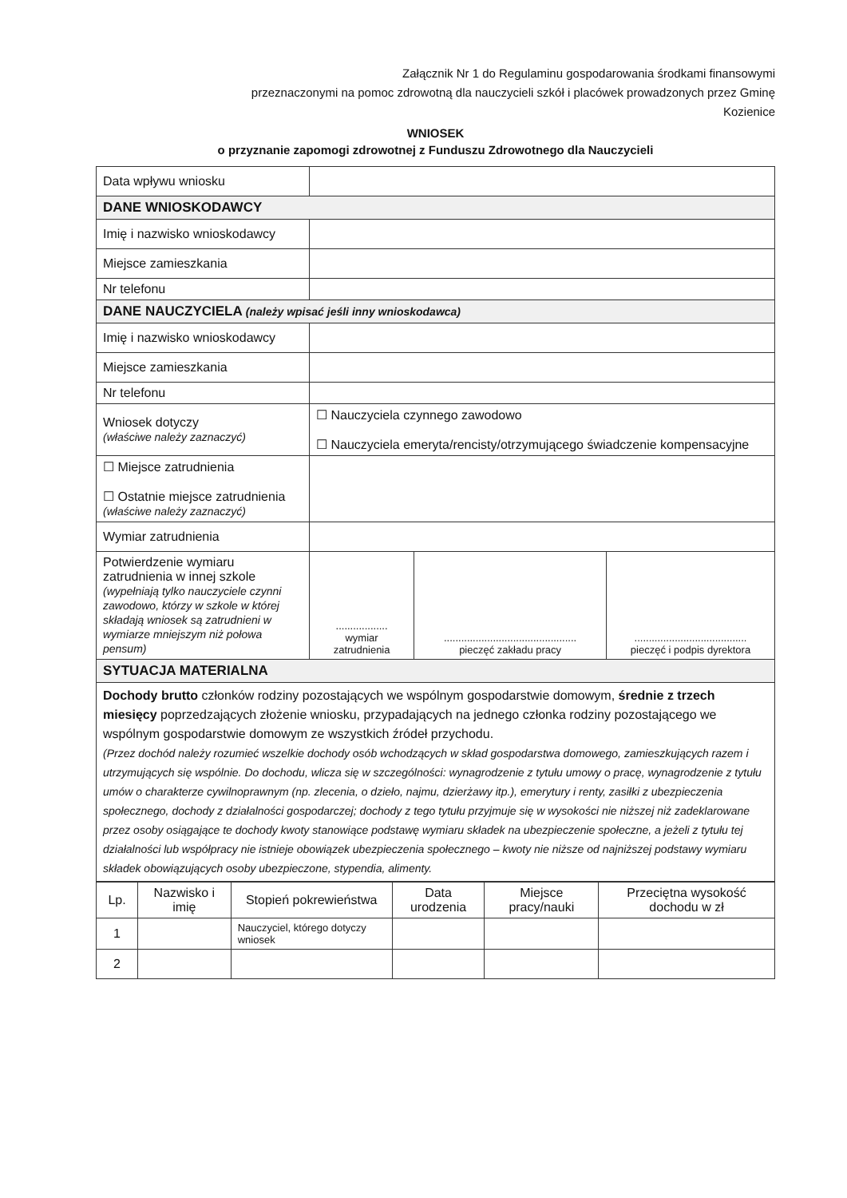Załącznik Nr 1 do Regulaminu gospodarowania środkami finansowymi
przeznaczonymi na pomoc zdrowotną dla nauczycieli szkół i placówek prowadzonych przez Gminę
Kozienice
WNIOSEK
o przyznanie zapomogi zdrowotnej z Funduszu Zdrowotnego dla Nauczycieli
| Data wpływu wniosku | | | |
| DANE WNIOSKODAWCY | | | |
| Imię i nazwisko wnioskodawcy | | | |
| Miejsce zamieszkania | | | |
| Nr telefonu | | | |
| DANE NAUCZYCIELA (należy wpisać jeśli inny wnioskodawca) | | | |
| Imię i nazwisko wnioskodawcy | | | |
| Miejsce zamieszkania | | | |
| Nr telefonu | | | |
| Wniosek dotyczy (właściwe należy zaznaczyć) | ☐ Nauczyciela czynnego zawodowo ☐ Nauczyciela emeryta/rencisty/otrzymującego świadczenie kompensacyjne | | |
| ☐ Miejsce zatrudnienia ☐ Ostatnie miejsce zatrudnienia (właściwe należy zaznaczyć) | | | |
| Wymiar zatrudnienia | | | |
| Potwierdzenie wymiaru zatrudnienia w innej szkole (wypełniają tylko nauczyciele czynni zawodowo, którzy w szkole w której składają wniosek są zatrudnieni w wymiarze mniejszym niż połowa pensum) | .................. wymiar zatrudnienia | .............................................. pieczęć zakładu pracy | ....................................... pieczęć i podpis dyrektora |
| SYTUACJA MATERIALNA | | | |
| Dochody brutto członków rodziny pozostających we wspólnym gospodarstwie domowym, średnie z trzech miesięcy poprzedzających złożenie wniosku, przypadających na jednego członka rodziny pozostającego we wspólnym gospodarstwie domowym ze wszystkich źródeł przychodu. (Przez dochód należy rozumieć wszelkie dochody osób wchodzących w skład gospodarstwa domowego, zamieszkujących razem i utrzymujących się wspólnie. Do dochodu, wlicza się w szczególności: wynagrodzenie z tytułu umowy o pracę, wynagrodzenie z tytułu umów o charakterze cywilnoprawnym (np. zlecenia, o dzieło, najmu, dzierżawy itp.), emerytury i renty, zasiłki z ubezpieczenia społecznego, dochody z działalności gospodarczej; dochody z tego tytułu przyjmuje się w wysokości nie niższej niż zadeklarowane przez osoby osiągające te dochody kwoty stanowiące podstawę wymiaru składek na ubezpieczenie społeczne, a jeżeli z tytułu tej działalności lub współpracy nie istnieje obowiązek ubezpieczenia społecznego – kwoty nie niższe od najniższej podstawy wymiaru składek obowiązujących osoby ubezpieczone, stypendia, alimenty. | | | |
| Lp. | Nazwisko i imię | Stopień pokrewieństwa | Data urodzenia | Miejsce pracy/nauki | Przeciętna wysokość dochodu w zł |
| --- | --- | --- | --- | --- | --- |
| 1 | | Nauczyciel, którego dotyczy wniosek | | | |
| 2 | | | | | |